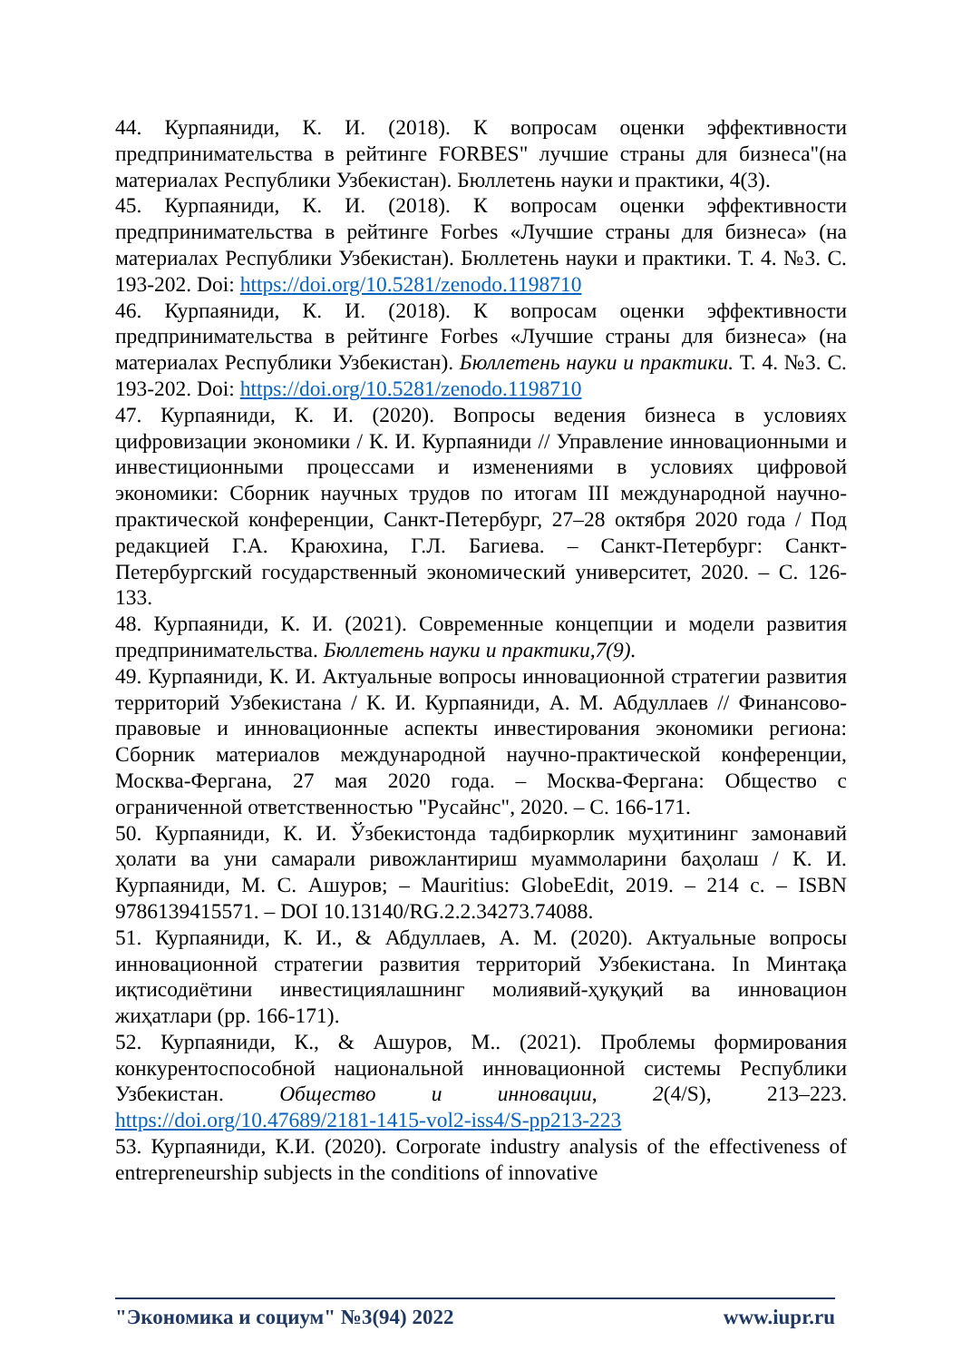44. Курпаяниди, К. И. (2018). К вопросам оценки эффективности предпринимательства в рейтинге FORBES" лучшие страны для бизнеса"(на материалах Республики Узбекистан). Бюллетень науки и практики, 4(3).
45. Курпаяниди, К. И. (2018). К вопросам оценки эффективности предпринимательства в рейтинге Forbes «Лучшие страны для бизнеса» (на материалах Республики Узбекистан). Бюллетень науки и практики. Т. 4. №3. С. 193-202. Doi: https://doi.org/10.5281/zenodo.1198710
46. Курпаяниди, К. И. (2018). К вопросам оценки эффективности предпринимательства в рейтинге Forbes «Лучшие страны для бизнеса» (на материалах Республики Узбекистан). Бюллетень науки и практики. Т. 4. №3. С. 193-202. Doi: https://doi.org/10.5281/zenodo.1198710
47. Курпаяниди, К. И. (2020). Вопросы ведения бизнеса в условиях цифровизации экономики / К. И. Курпаяниди // Управление инновационными и инвестиционными процессами и изменениями в условиях цифровой экономики: Сборник научных трудов по итогам III международной научно-практической конференции, Санкт-Петербург, 27–28 октября 2020 года / Под редакцией Г.А. Краюхина, Г.Л. Багиева. – Санкт-Петербург: Санкт-Петербургский государственный экономический университет, 2020. – С. 126-133.
48. Курпаяниди, К. И. (2021). Современные концепции и модели развития предпринимательства. Бюллетень науки и практики,7(9).
49. Курпаяниди, К. И. Актуальные вопросы инновационной стратегии развития территорий Узбекистана / К. И. Курпаяниди, А. М. Абдуллаев // Финансово-правовые и инновационные аспекты инвестирования экономики региона: Сборник материалов международной научно-практической конференции, Москва-Фергана, 27 мая 2020 года. – Москва-Фергана: Общество с ограниченной ответственностью "Русайнс", 2020. – С. 166-171.
50. Курпаяниди, К. И. Ўзбекистонда тадбиркорлик муҳитининг замонавий ҳолати ва уни самарали ривожлантириш муаммоларини баҳолаш / К. И. Курпаяниди, М. С. Ашуров; – Mauritius: GlobeEdit, 2019. – 214 с. – ISBN 9786139415571. – DOI 10.13140/RG.2.2.34273.74088.
51. Курпаяниди, К. И., & Абдуллаев, А. М. (2020). Актуальные вопросы инновационной стратегии развития территорий Узбекистана. In Минтақа иқтисодиётини инвестициялашнинг молиявий-ҳуқуқий ва инновацион жиҳатлари (pp. 166-171).
52. Курпаяниди, К., & Ашуров, М.. (2021). Проблемы формирования конкурентоспособной национальной инновационной системы Республики Узбекистан. Общество и инновации, 2(4/S), 213–223. https://doi.org/10.47689/2181-1415-vol2-iss4/S-pp213-223
53. Курпаяниди, К.И. (2020). Corporate industry analysis of the effectiveness of entrepreneurship subjects in the conditions of innovative
"Экономика и социум" №3(94) 2022 www.iupr.ru